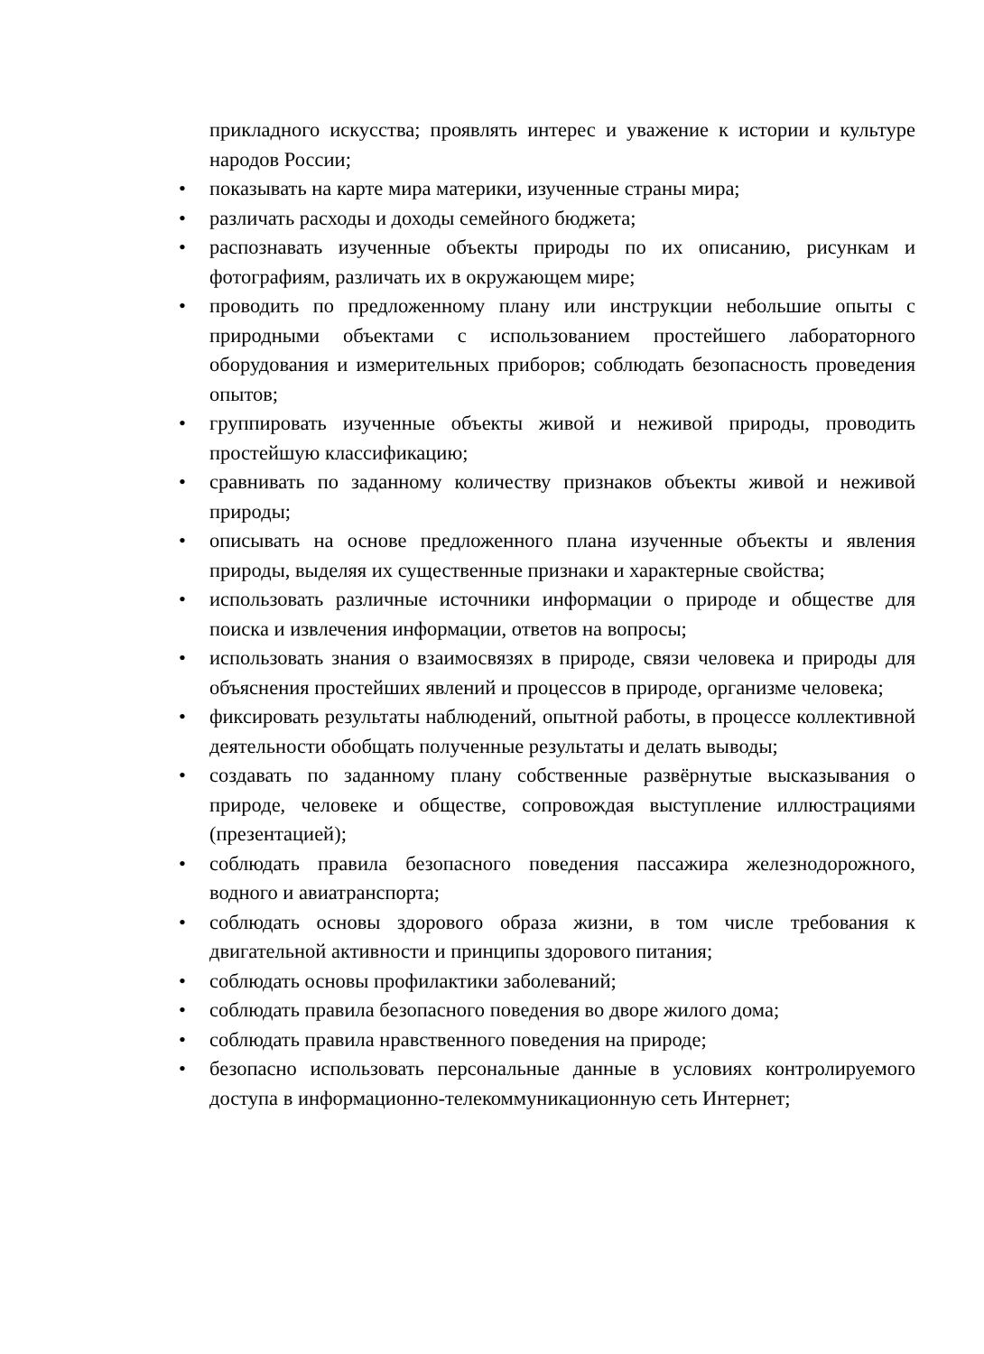прикладного искусства; проявлять интерес и уважение к истории и культуре народов России;
• показывать на карте мира материки, изученные страны мира;
• различать расходы и доходы семейного бюджета;
• распознавать изученные объекты природы по их описанию, рисункам и фотографиям, различать их в окружающем мире;
• проводить по предложенному плану или инструкции небольшие опыты с природными объектами с использованием простейшего лабораторного оборудования и измерительных приборов; соблюдать безопасность проведения опытов;
• группировать изученные объекты живой и неживой природы, проводить простейшую классификацию;
• сравнивать по заданному количеству признаков объекты живой и неживой природы;
• описывать на основе предложенного плана изученные объекты и явления природы, выделяя их существенные признаки и характерные свойства;
• использовать различные источники информации о природе и обществе для поиска и извлечения информации, ответов на вопросы;
• использовать знания о взаимосвязях в природе, связи человека и природы для объяснения простейших явлений и процессов в природе, организме человека;
• фиксировать результаты наблюдений, опытной работы, в процессе коллективной деятельности обобщать полученные результаты и делать выводы;
• создавать по заданному плану собственные развёрнутые высказывания о природе, человеке и обществе, сопровождая выступление иллюстрациями (презентацией);
• соблюдать правила безопасного поведения пассажира железнодорожного, водного и авиатранспорта;
• соблюдать основы здорового образа жизни, в том числе требования к двигательной активности и принципы здорового питания;
• соблюдать основы профилактики заболеваний;
• соблюдать правила безопасного поведения во дворе жилого дома;
• соблюдать правила нравственного поведения на природе;
• безопасно использовать персональные данные в условиях контролируемого доступа в информационно-телекоммуникационную сеть Интернет;